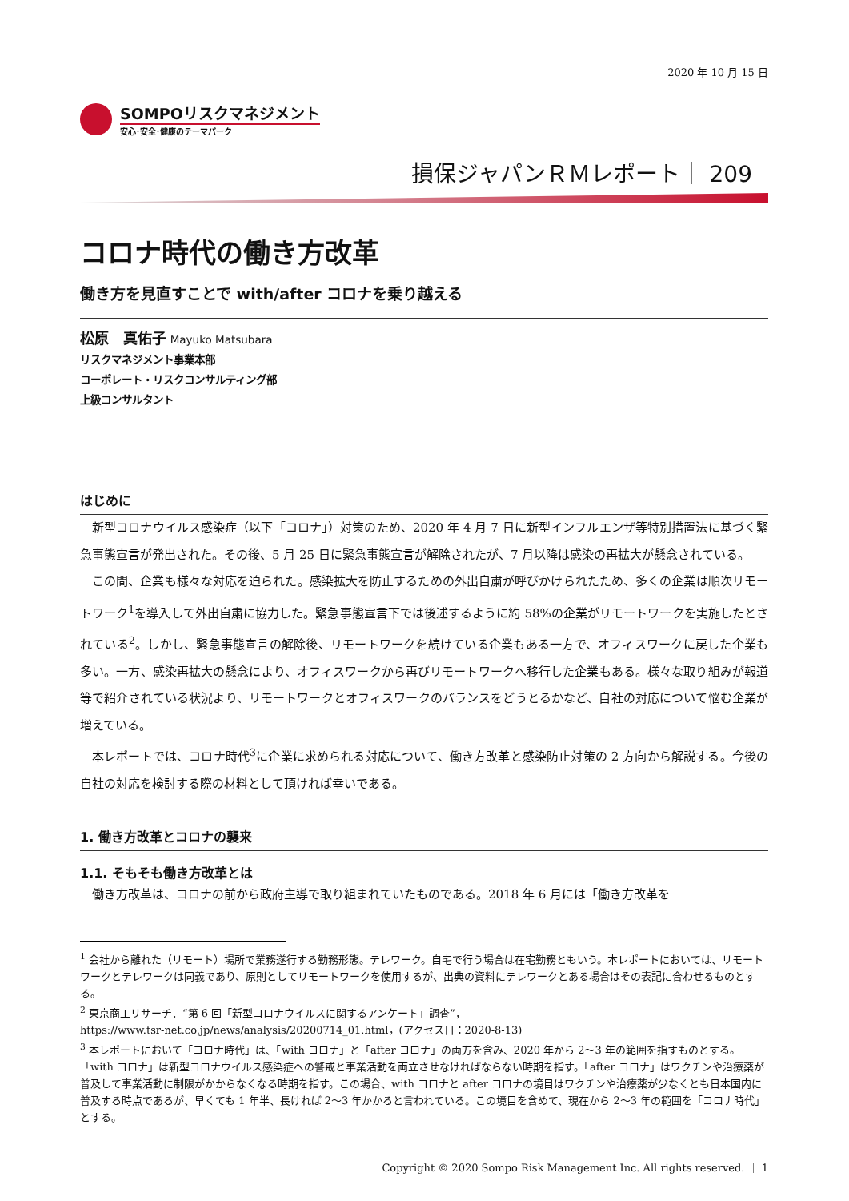2020 年 10 月 15 日
SOMPOリスクマネジメント
安心･安全･健康のテーマパーク
損保ジャパンＲＭレポート｜ 209
コロナ時代の働き方改革
働き方を見直すことで with/after コロナを乗り越える
松原　真佑子 Mayuko Matsubara
リスクマネジメント事業本部
コーポレート・リスクコンサルティング部
上級コンサルタント
はじめに
新型コロナウイルス感染症（以下「コロナ」）対策のため、2020 年 4 月 7 日に新型インフルエンザ等特別措置法に基づく緊急事態宣言が発出された。その後、5 月 25 日に緊急事態宣言が解除されたが、7 月以降は感染の再拡大が懸念されている。
この間、企業も様々な対応を迫られた。感染拡大を防止するための外出自粛が呼びかけられたため、多くの企業は順次リモートワーク<sup>1</sup>を導入して外出自粛に協力した。緊急事態宣言下では後述するように約 58%の企業がリモートワークを実施したとされている<sup>2</sup>。しかし、緊急事態宣言の解除後、リモートワークを続けている企業もある一方で、オフィスワークに戻した企業も多い。一方、感染再拡大の懸念により、オフィスワークから再びリモートワークへ移行した企業もある。様々な取り組みが報道等で紹介されている状況より、リモートワークとオフィスワークのバランスをどうとるかなど、自社の対応について悩む企業が増えている。
本レポートでは、コロナ時代<sup>3</sup>に企業に求められる対応について、働き方改革と感染防止対策の 2 方向から解説する。今後の自社の対応を検討する際の材料として頂ければ幸いである。
1. 働き方改革とコロナの襲来
1.1. そもそも働き方改革とは
働き方改革は、コロナの前から政府主導で取り組まれていたものである。2018 年 6 月には「働き方改革を
<sup>1</sup> 会社から離れた（リモート）場所で業務遂行する勤務形態。テレワーク。自宅で行う場合は在宅勤務ともいう。本レポートにおいては、リモートワークとテレワークは同義であり、原則としてリモートワークを使用するが、出典の資料にテレワークとある場合はその表記に合わせるものとする。
<sup>2</sup> 東京商工リサーチ．“第 6 回「新型コロナウイルスに関するアンケート」調査”，
https://www.tsr-net.co.jp/news/analysis/20200714_01.html，(アクセス日：2020-8-13)
<sup>3</sup> 本レポートにおいて「コロナ時代」は、「with コロナ」と「after コロナ」の両方を含み、2020 年から 2～3 年の範囲を指すものとする。「with コロナ」は新型コロナウイルス感染症への警戒と事業活動を両立させなければならない時期を指す。「after コロナ」はワクチンや治療薬が普及して事業活動に制限がかからなくなる時期を指す。この場合、with コロナと after コロナの境目はワクチンや治療薬が少なくとも日本国内に普及する時点であるが、早くても 1 年半、長ければ 2～3 年かかると言われている。この境目を含めて、現在から 2～3 年の範囲を「コロナ時代」とする。
Copyright © 2020 Sompo Risk Management Inc. All rights reserved. ｜ 1